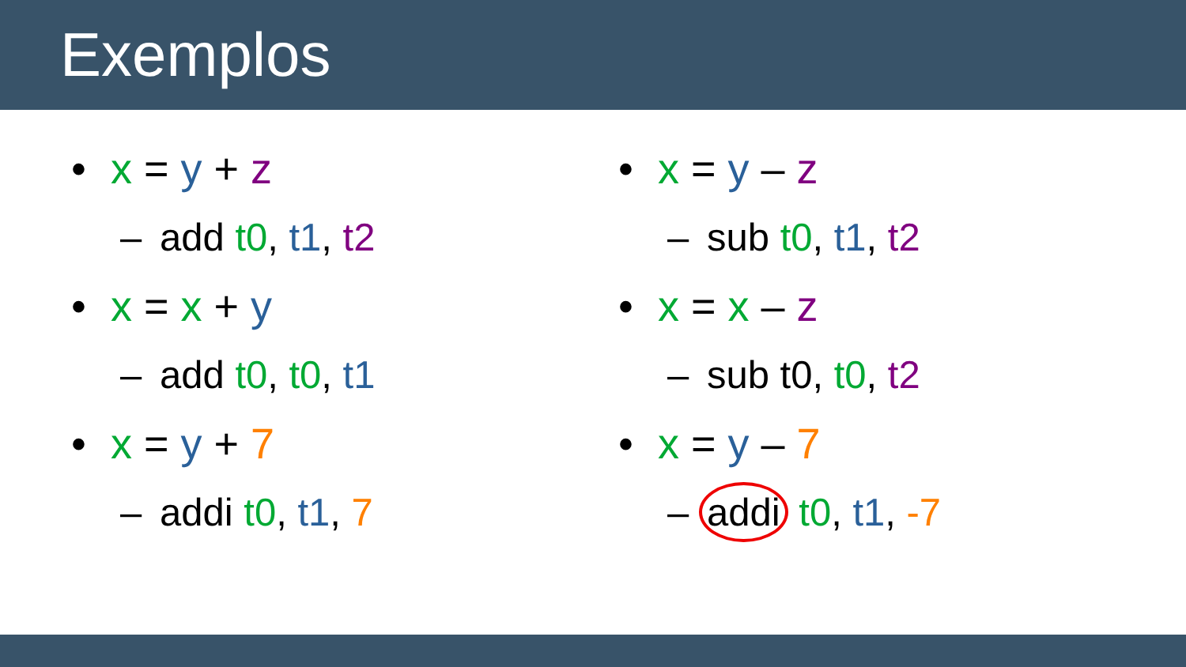Exemplos
• x = y + z
– add t0, t1, t2
• x = x + y
– add t0, t0, t1
• x = y + 7
– addi t0, t1, 7
• x = y – z
– sub t0, t1, t2
• x = x – z
– sub t0, t0, t2
• x = y – 7
– addi t0, t1, -7